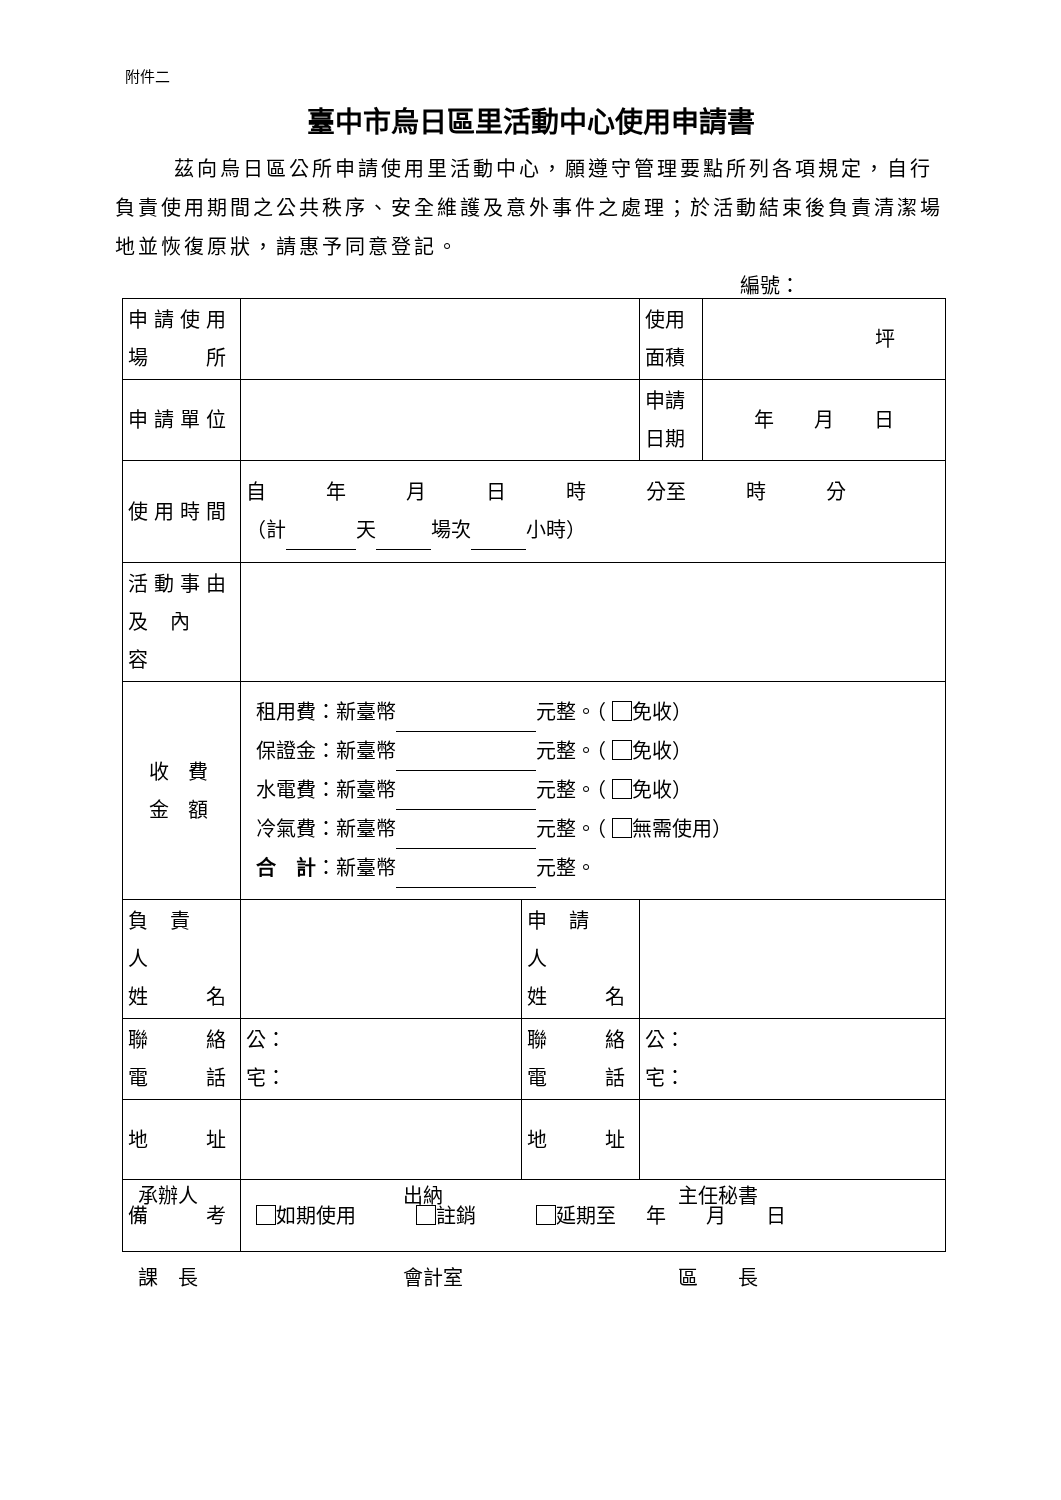附件二
臺中市烏日區里活動中心使用申請書
   茲向烏日區公所申請使用里活動中心，願遵守管理要點所列各項規定，自行負責使用期間之公共秩序、安全維護及意外事件之處理；於活動結束後負責清潔場地並恢復原狀，請惠予同意登記。
編號：
| 申請使用 場 所 | | | 使用 面積 | 坪 |
| 申請單位 | | | 申請 日期 | 年 月 日 |
| 使用時間 | 自 年 月 日 時 分至 時 分 （計 天 場次 小時） | | | |
| 活動事由 及 內 容 | | | | |
| 收 費 金 額 | 租用費：新臺幣 元整。（ 免收） 保證金：新臺幣 元整。（ 免收） 水電費：新臺幣 元整。（ 免收） 冷氣費：新臺幣 元整。（ 無需使用） 合 計 ：新臺幣 元整。 | | | |
| 負 責 人 姓 名 | | 申 請 人 姓 名 | | |
| 聯 絡 電 話 | 公： 宅： | 聯 絡 電 話 | 公： 宅： | |
| 地 址 | | 地 址 | | |
| 備 考 | 如期使用 註銷 延期至 年 月 日 | | | |
承辦人 出納 主任秘書
課 長 會計室 區  長